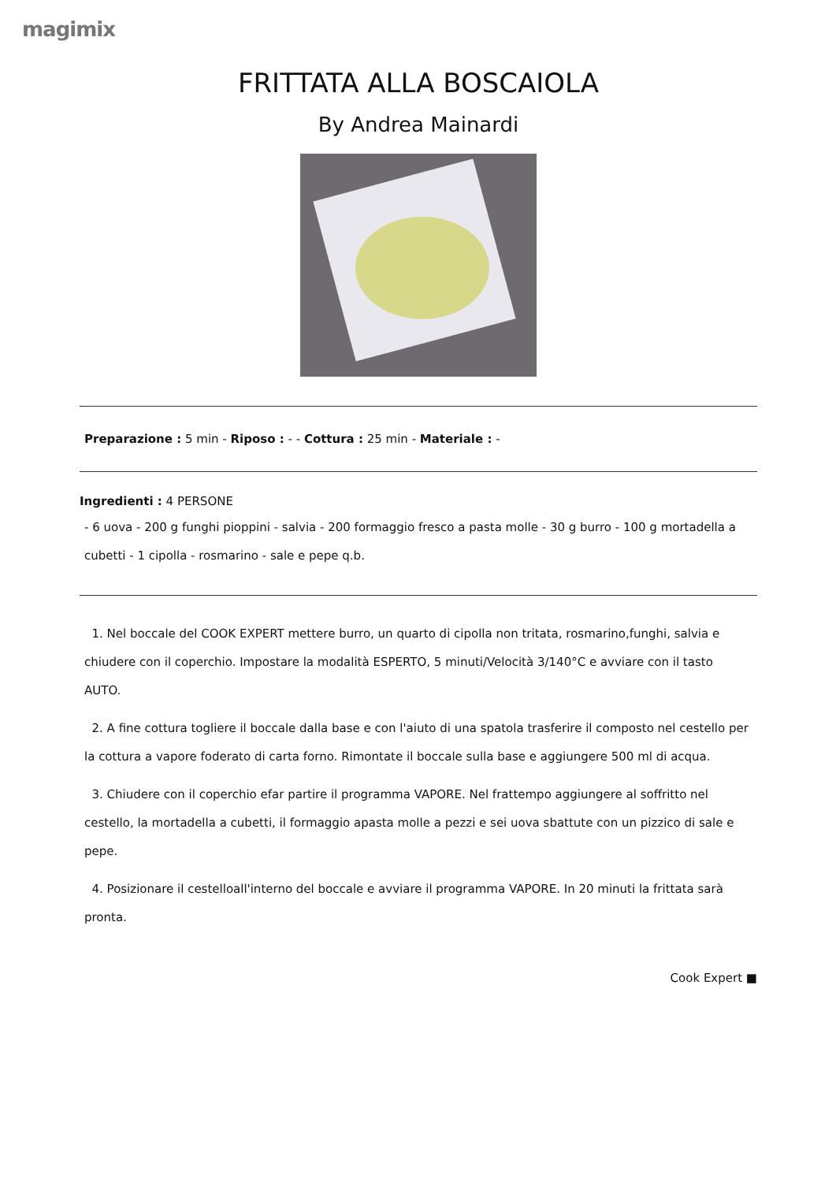magimix
FRITTATA ALLA BOSCAIOLA
By Andrea Mainardi
Preparazione : 5 min - Riposo : - - Cottura : 25 min - Materiale : -
Ingredienti : 4 PERSONE
- 6 uova - 200 g funghi pioppini - salvia - 200 formaggio fresco a pasta molle - 30 g burro - 100 g mortadella a cubetti - 1 cipolla - rosmarino - sale e pepe q.b.
1. Nel boccale del COOK EXPERT mettere burro, un quarto di cipolla non tritata, rosmarino,funghi, salvia e chiudere con il coperchio. Impostare la modalità ESPERTO, 5 minuti/Velocità 3/140°C e avviare con il tasto AUTO.
2. A fine cottura togliere il boccale dalla base e con l'aiuto di una spatola trasferire il composto nel cestello per la cottura a vapore foderato di carta forno. Rimontate il boccale sulla base e aggiungere 500 ml di acqua.
3. Chiudere con il coperchio efar partire il programma VAPORE. Nel frattempo aggiungere al soffritto nel cestello, la mortadella a cubetti, il formaggio apasta molle a pezzi e sei uova sbattute con un pizzico di sale e pepe.
4. Posizionare il cestelloall'interno del boccale e avviare il programma VAPORE. In 20 minuti la frittata sarà pronta.
Cook Expert ■